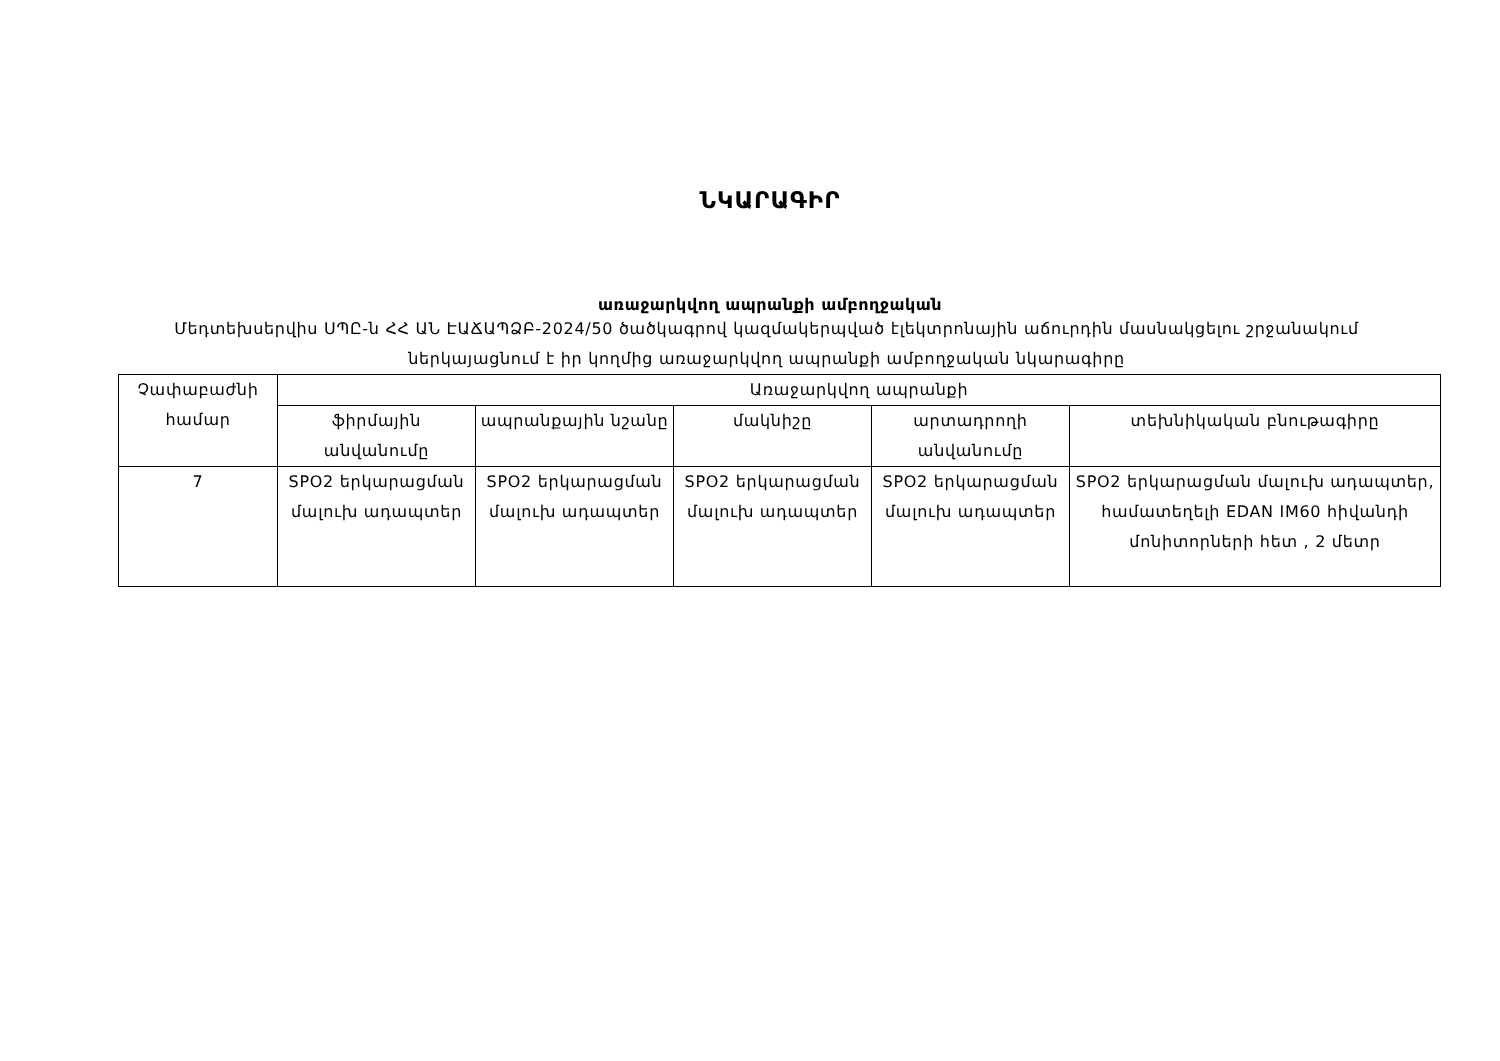ՆԿԱՐԱԳԻՐ
առաջարկվող ապրանքի ամբողջական
Մեդտեխսերվիս ՍՊԸ-ն ՀՀ ԱՆ ԷԱՃԱՊՁԲ-2024/50 ծածկագրով կազմակերպված էլեկտրոնային աճուրդին մասնակցելու շրջանակում ներկայացնում է իր կողմից առաջարկվող ապրանքի ամբողջական նկարագիրը
| Չափաբաժնի համար | Առաջարկվող ապրանքի | | | | |
| | ֆիրմային անվանումը | ապրանքային նշանը | մակնիշը | արտադրողի անվանումը | տեխնիկական բնութագիրը |
| 7 | SPO2 երկարացման մալուխ ադապտեր | SPO2 երկարացման մալուխ ադապտեր | SPO2 երկարացման մալուխ ադապտեր | SPO2 երկարացման մալուխ ադապտեր | SPO2 երկարացման մալուխ ադապտեր, համատեղելի EDAN IM60 հիվանդի մոնիտորների հետ , 2 մետր |